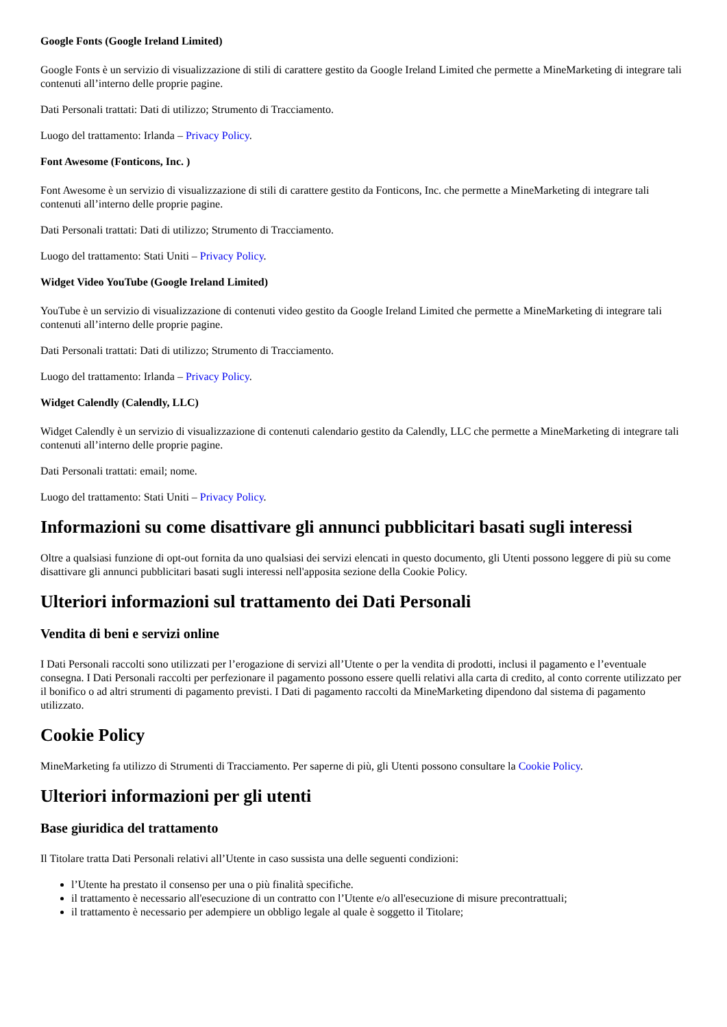Google Fonts (Google Ireland Limited)
Google Fonts è un servizio di visualizzazione di stili di carattere gestito da Google Ireland Limited che permette a MineMarketing di integrare tali contenuti all’interno delle proprie pagine.
Dati Personali trattati: Dati di utilizzo; Strumento di Tracciamento.
Luogo del trattamento: Irlanda – Privacy Policy.
Font Awesome (Fonticons, Inc. )
Font Awesome è un servizio di visualizzazione di stili di carattere gestito da Fonticons, Inc. che permette a MineMarketing di integrare tali contenuti all’interno delle proprie pagine.
Dati Personali trattati: Dati di utilizzo; Strumento di Tracciamento.
Luogo del trattamento: Stati Uniti – Privacy Policy.
Widget Video YouTube (Google Ireland Limited)
YouTube è un servizio di visualizzazione di contenuti video gestito da Google Ireland Limited che permette a MineMarketing di integrare tali contenuti all’interno delle proprie pagine.
Dati Personali trattati: Dati di utilizzo; Strumento di Tracciamento.
Luogo del trattamento: Irlanda – Privacy Policy.
Widget Calendly (Calendly, LLC)
Widget Calendly è un servizio di visualizzazione di contenuti calendario gestito da Calendly, LLC che permette a MineMarketing di integrare tali contenuti all’interno delle proprie pagine.
Dati Personali trattati: email; nome.
Luogo del trattamento: Stati Uniti – Privacy Policy.
Informazioni su come disattivare gli annunci pubblicitari basati sugli interessi
Oltre a qualsiasi funzione di opt-out fornita da uno qualsiasi dei servizi elencati in questo documento, gli Utenti possono leggere di più su come disattivare gli annunci pubblicitari basati sugli interessi nell'apposita sezione della Cookie Policy.
Ulteriori informazioni sul trattamento dei Dati Personali
Vendita di beni e servizi online
I Dati Personali raccolti sono utilizzati per l’erogazione di servizi all’Utente o per la vendita di prodotti, inclusi il pagamento e l’eventuale consegna. I Dati Personali raccolti per perfezionare il pagamento possono essere quelli relativi alla carta di credito, al conto corrente utilizzato per il bonifico o ad altri strumenti di pagamento previsti. I Dati di pagamento raccolti da MineMarketing dipendono dal sistema di pagamento utilizzato.
Cookie Policy
MineMarketing fa utilizzo di Strumenti di Tracciamento. Per saperne di più, gli Utenti possono consultare la Cookie Policy.
Ulteriori informazioni per gli utenti
Base giuridica del trattamento
Il Titolare tratta Dati Personali relativi all’Utente in caso sussista una delle seguenti condizioni:
l’Utente ha prestato il consenso per una o più finalità specifiche.
il trattamento è necessario all'esecuzione di un contratto con l’Utente e/o all'esecuzione di misure precontrattuali;
il trattamento è necessario per adempiere un obbligo legale al quale è soggetto il Titolare;